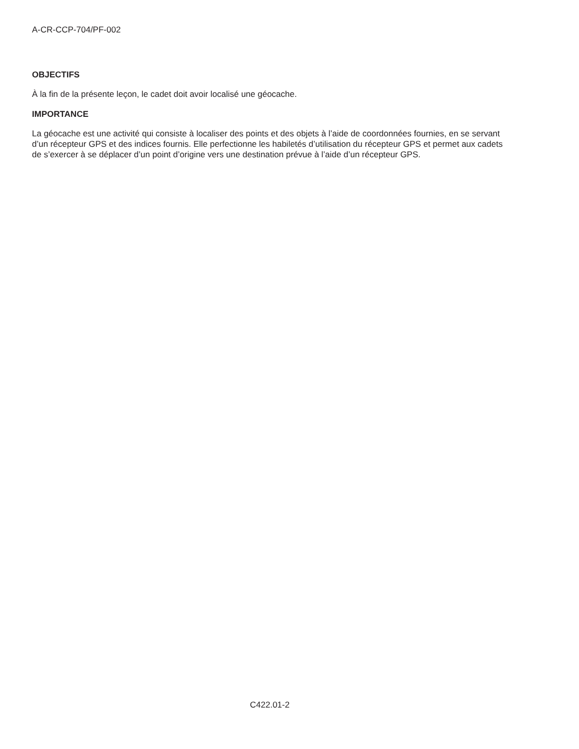A-CR-CCP-704/PF-002
OBJECTIFS
À la fin de la présente leçon, le cadet doit avoir localisé une géocache.
IMPORTANCE
La géocache est une activité qui consiste à localiser des points et des objets à l’aide de coordonnées fournies, en se servant d’un récepteur GPS et des indices fournis. Elle perfectionne les habiletés d’utilisation du récepteur GPS et permet aux cadets de s’exercer à se déplacer d’un point d’origine vers une destination prévue à l’aide d’un récepteur GPS.
C422.01-2